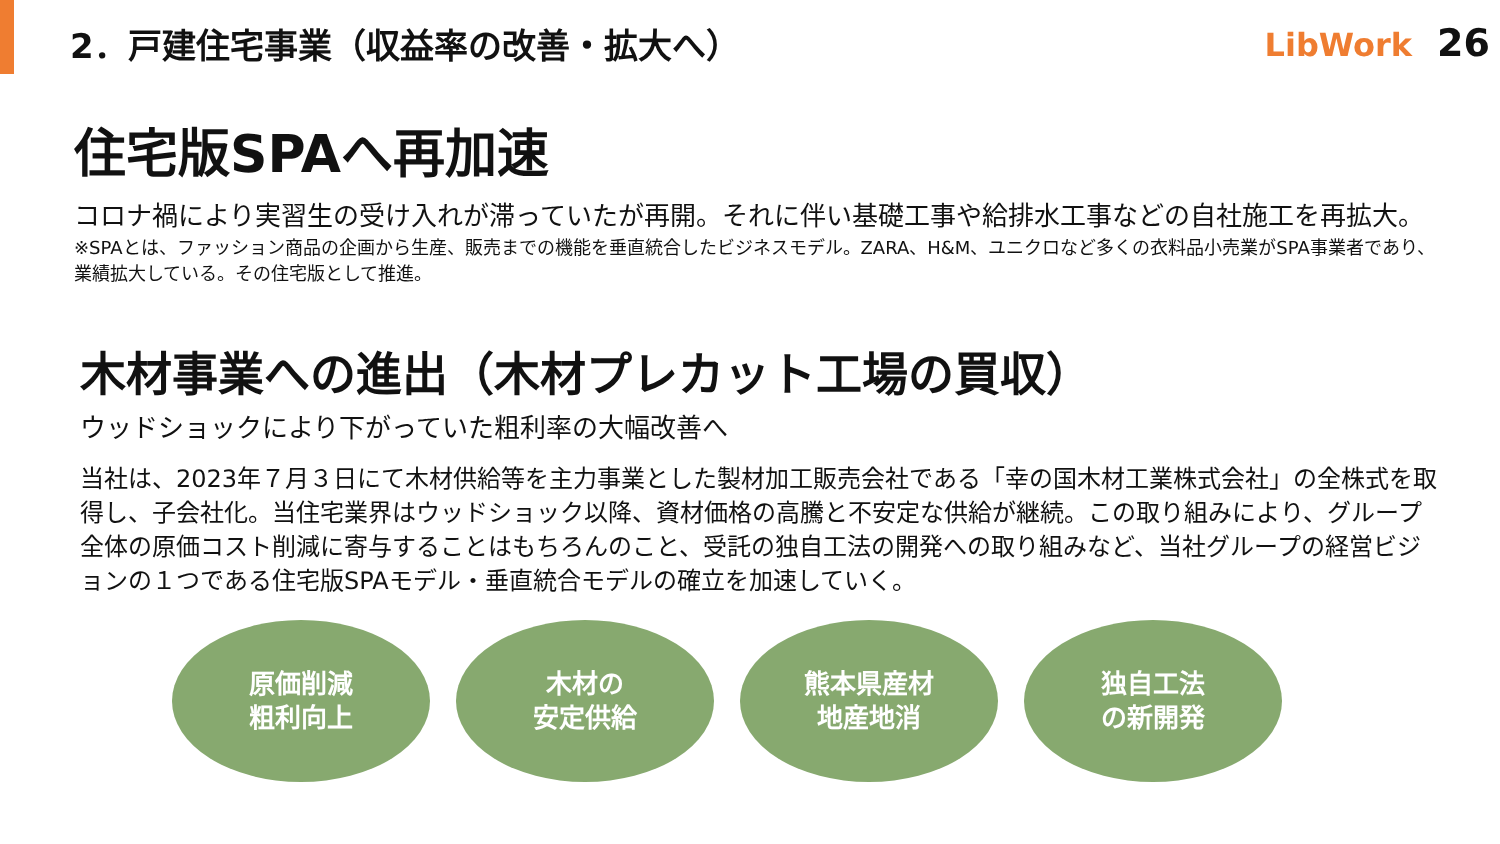2．戸建住宅事業（収益率の改善・拡大へ）
LibWork 26
住宅版SPAへ再加速
コロナ禍により実習生の受け入れが滞っていたが再開。それに伴い基礎工事や給排水工事などの自社施工を再拡大。
※SPAとは、ファッション商品の企画から生産、販売までの機能を垂直統合したビジネスモデル。ZARA、H&M、ユニクロなど多くの衣料品小売業がSPA事業者であり、業績拡大している。その住宅版として推進。
木材事業への進出（木材プレカット工場の買収）
ウッドショックにより下がっていた粗利率の大幅改善へ
当社は、2023年７月３日にて木材供給等を主力事業とした製材加工販売会社である「幸の国木材工業株式会社」の全株式を取得し、子会社化。当住宅業界はウッドショック以降、資材価格の高騰と不安定な供給が継続。この取り組みにより、グループ全体の原価コスト削減に寄与することはもちろんのこと、受託の独自工法の開発への取り組みなど、当社グループの経営ビジョンの１つである住宅版SPAモデル・垂直統合モデルの確立を加速していく。
原価削減
粗利向上
木材の
安定供給
熊本県産材
地産地消
独自工法
の新開発